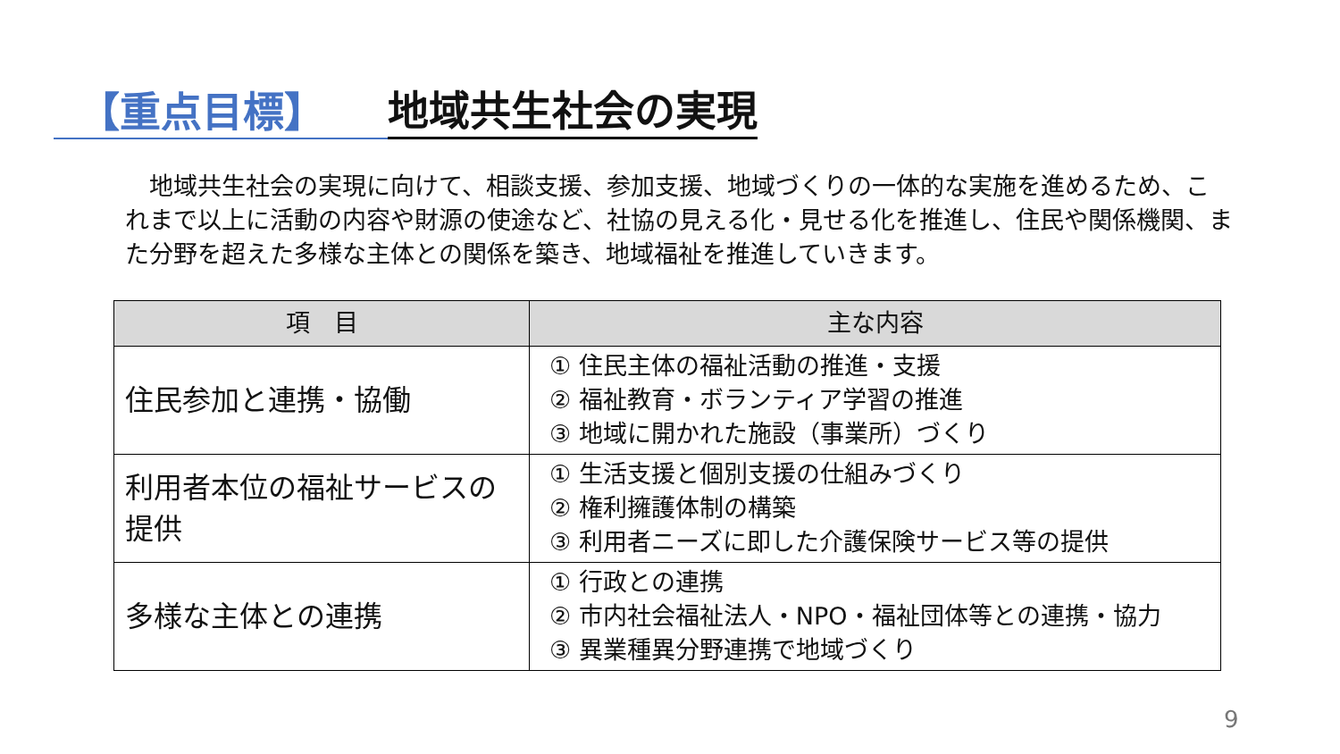【重点目標】
地域共生社会の実現
　地域共生社会の実現に向けて、相談支援、参加支援、地域づくりの一体的な実施を進めるため、これまで以上に活動の内容や財源の使途など、社協の見える化・見せる化を推進し、住民や関係機関、また分野を超えた多様な主体との関係を築き、地域福祉を推進していきます。
| 項 目 | 主な内容 |
| --- | --- |
| 住民参加と連携・協働 | ① 住民主体の福祉活動の推進・支援 ② 福祉教育・ボランティア学習の推進 ③ 地域に開かれた施設（事業所）づくり |
| 利用者本位の福祉サービスの提供 | ① 生活支援と個別支援の仕組みづくり ② 権利擁護体制の構築 ③ 利用者ニーズに即した介護保険サービス等の提供 |
| 多様な主体との連携 | ① 行政との連携 ② 市内社会福祉法人・NPO・福祉団体等との連携・協力 ③ 異業種異分野連携で地域づくり |
9